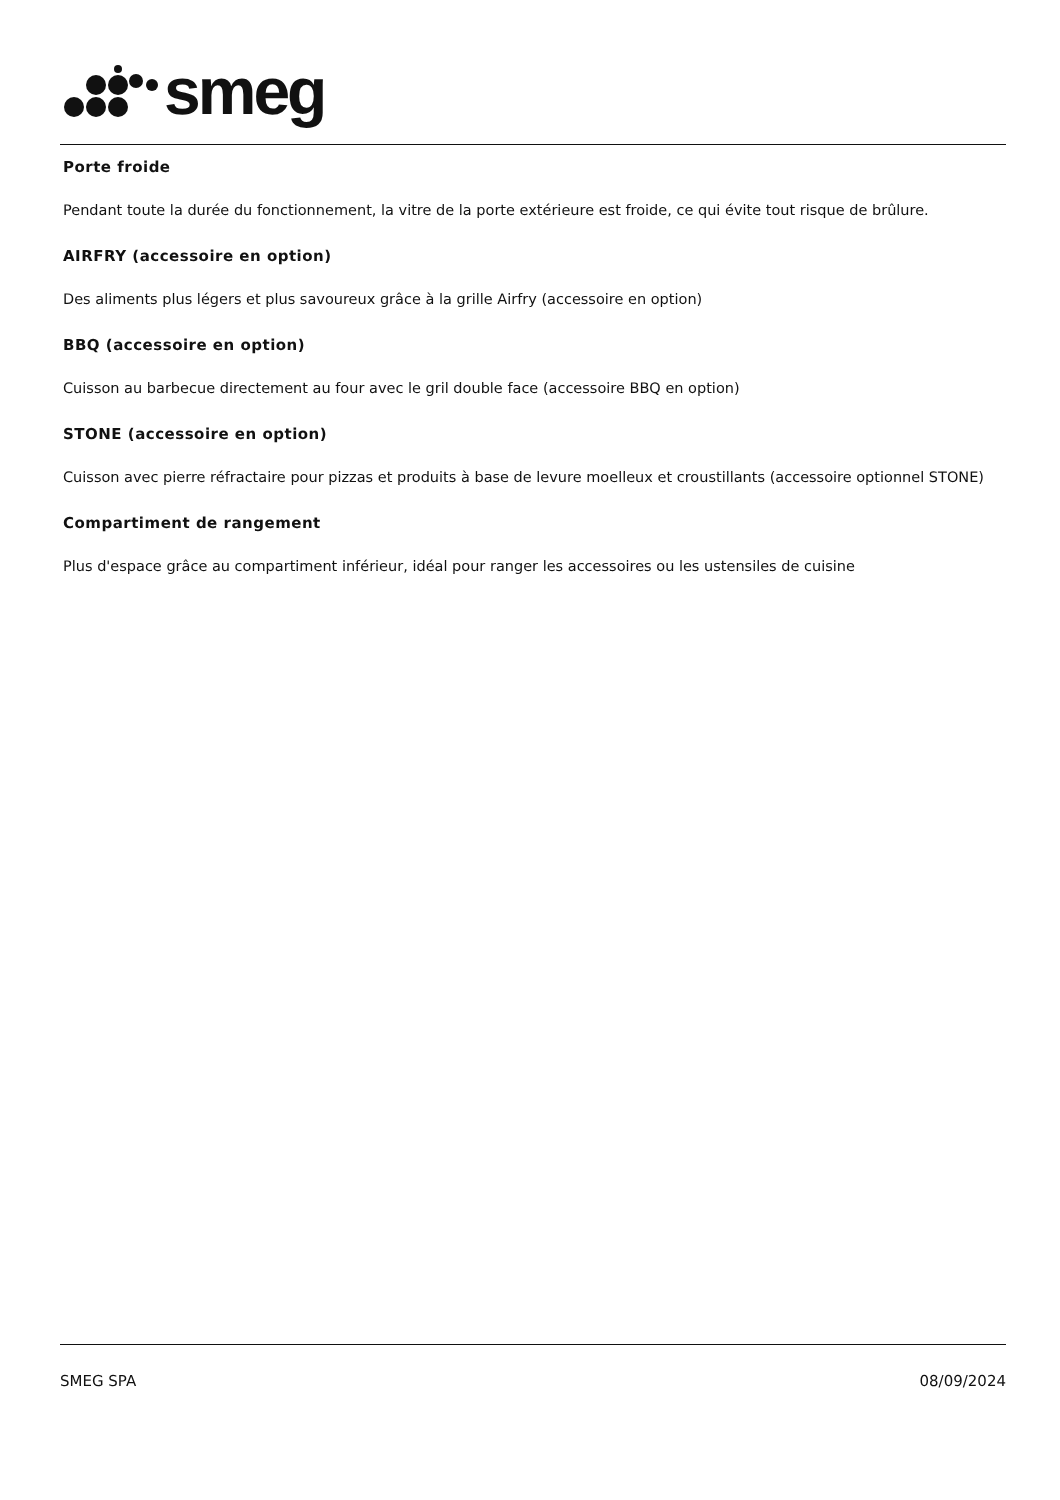smeg
Porte froide
Pendant toute la durée du fonctionnement, la vitre de la porte extérieure est froide, ce qui évite tout risque de brûlure.
AIRFRY (accessoire en option)
Des aliments plus légers et plus savoureux grâce à la grille Airfry (accessoire en option)
BBQ (accessoire en option)
Cuisson au barbecue directement au four avec le gril double face (accessoire BBQ en option)
STONE (accessoire en option)
Cuisson avec pierre réfractaire pour pizzas et produits à base de levure moelleux et croustillants (accessoire optionnel STONE)
Compartiment de rangement
Plus d'espace grâce au compartiment inférieur, idéal pour ranger les accessoires ou les ustensiles de cuisine
SMEG SPA 08/09/2024